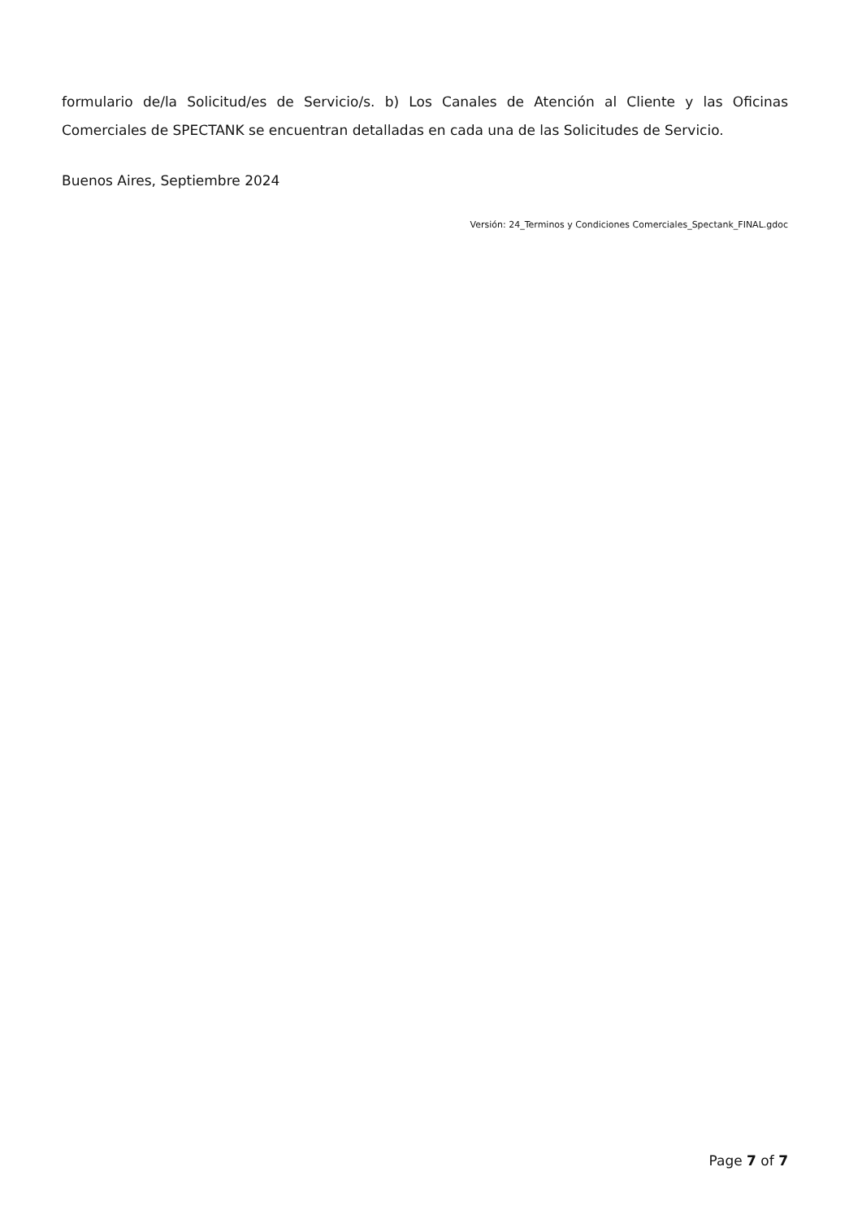formulario de/la Solicitud/es de Servicio/s. b) Los Canales de Atención al Cliente y las Oficinas Comerciales de SPECTANK se encuentran detalladas en cada una de las Solicitudes de Servicio.
Buenos Aires, Septiembre 2024
Versión: 24_Terminos y Condiciones Comerciales_Spectank_FINAL.gdoc
Page 7 of 7